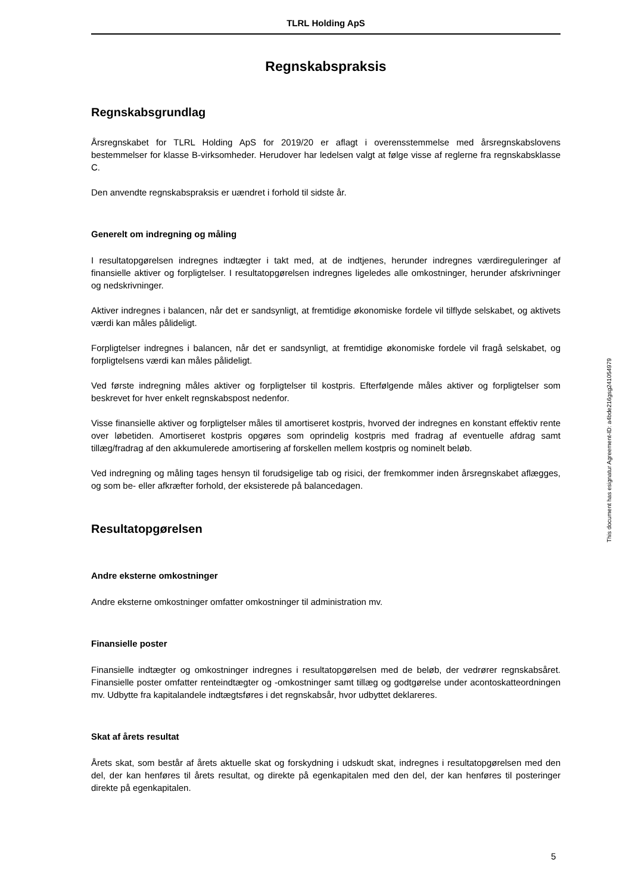TLRL Holding ApS
Regnskabspraksis
Regnskabsgrundlag
Årsregnskabet for TLRL Holding ApS for 2019/20 er aflagt i overensstemmelse med årsregnskabslovens bestemmelser for klasse B-virksomheder. Herudover har ledelsen valgt at følge visse af reglerne fra regnskabsklasse C.
Den anvendte regnskabspraksis er uændret i forhold til sidste år.
Generelt om indregning og måling
I resultatopgørelsen indregnes indtægter i takt med, at de indtjenes, herunder indregnes værdireguleringer af finansielle aktiver og forpligtelser. I resultatopgørelsen indregnes ligeledes alle omkostninger, herunder afskrivninger og nedskrivninger.
Aktiver indregnes i balancen, når det er sandsynligt, at fremtidige økonomiske fordele vil tilflyde selskabet, og aktivets værdi kan måles pålideligt.
Forpligtelser indregnes i balancen, når det er sandsynligt, at fremtidige økonomiske fordele vil fragå selskabet, og forpligtelsens værdi kan måles pålideligt.
Ved første indregning måles aktiver og forpligtelser til kostpris. Efterfølgende måles aktiver og forpligtelser som beskrevet for hver enkelt regnskabspost nedenfor.
Visse finansielle aktiver og forpligtelser måles til amortiseret kostpris, hvorved der indregnes en konstant effektiv rente over løbetiden. Amortiseret kostpris opgøres som oprindelig kostpris med fradrag af eventuelle afdrag samt tillæg/fradrag af den akkumulerede amortisering af forskellen mellem kostpris og nominelt beløb.
Ved indregning og måling tages hensyn til forudsigelige tab og risici, der fremkommer inden årsregnskabet aflægges, og som be- eller afkræfter forhold, der eksisterede på balancedagen.
Resultatopgørelsen
Andre eksterne omkostninger
Andre eksterne omkostninger omfatter omkostninger til administration mv.
Finansielle poster
Finansielle indtægter og omkostninger indregnes i resultatopgørelsen med de beløb, der vedrører regnskabsåret. Finansielle poster omfatter renteindtægter og -omkostninger samt tillæg og godtgørelse under acontoskatteordningen mv. Udbytte fra kapitalandele indtægtsføres i det regnskabsår, hvor udbyttet deklareres.
Skat af årets resultat
Årets skat, som består af årets aktuelle skat og forskydning i udskudt skat, indregnes i resultatopgørelsen med den del, der kan henføres til årets resultat, og direkte på egenkapitalen med den del, der kan henføres til posteringer direkte på egenkapitalen.
This document has esignatur Agreement-ID: a4bde216gsg241054979
5